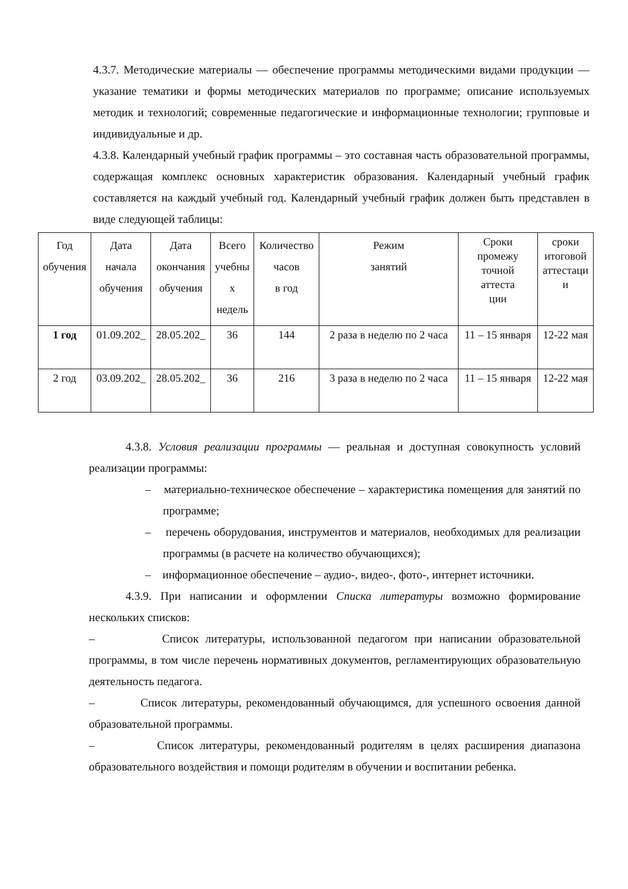4.3.7. Методические материалы — обеспечение программы методическими видами продукции — указание тематики и формы методических материалов по программе; описание используемых методик и технологий; современные педагогические и информационные технологии; групповые и индивидуальные и др.
4.3.8. Календарный учебный график программы – это составная часть образовательной программы, содержащая комплекс основных характеристик образования. Календарный учебный график составляется на каждый учебный год. Календарный учебный график должен быть представлен в виде следующей таблицы:
| Год обучения | Дата начала обучения | Дата окончания обучения | Всего учебны х недель | Количество часов в год | Режим занятий | Сроки промежу точной аттеста ции | сроки итоговой аттестаци и |
| --- | --- | --- | --- | --- | --- | --- | --- |
| 1 год | 01.09.202_ | 28.05.202_ | 36 | 144 | 2 раза в неделю по 2 часа | 11 – 15 января | 12-22 мая |
| 2 год | 03.09.202_ | 28.05.202_ | 36 | 216 | 3 раза в неделю по 2 часа | 11 – 15 января | 12-22 мая |
4.3.8. Условия реализации программы — реальная и доступная совокупность условий реализации программы:
– материально-техническое обеспечение – характеристика помещения для занятий по программе;
– перечень оборудования, инструментов и материалов, необходимых для реализации программы (в расчете на количество обучающихся);
– информационное обеспечение – аудио-, видео-, фото-, интернет источники.
4.3.9. При написании и оформлении Списка литературы возможно формирование нескольких списков:
– Список литературы, использованной педагогом при написании образовательной программы, в том числе перечень нормативных документов, регламентирующих образовательную деятельность педагога.
– Список литературы, рекомендованный обучающимся, для успешного освоения данной образовательной программы.
– Список литературы, рекомендованный родителям в целях расширения диапазона образовательного воздействия и помощи родителям в обучении и воспитании ребенка.